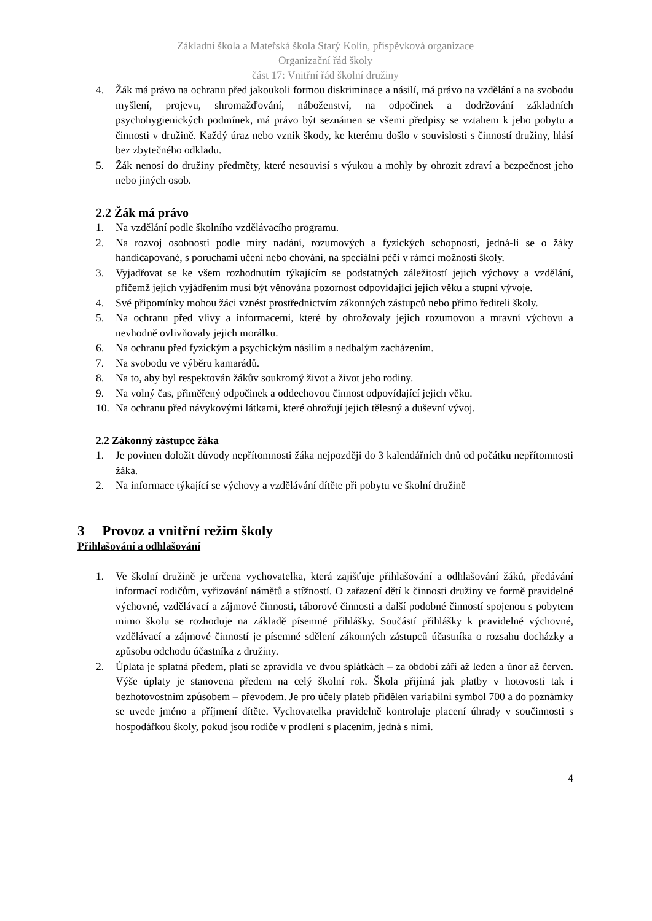Základní škola a Mateřská škola Starý Kolín, příspěvková organizace
Organizační řád školy
část 17: Vnitřní řád školní družiny
4. Žák má právo na ochranu před jakoukoli formou diskriminace a násilí, má právo na vzdělání a na svobodu myšlení, projevu, shromažďování, náboženství, na odpočinek a dodržování základních psychohygienických podmínek, má právo být seznámen se všemi předpisy se vztahem k jeho pobytu a činnosti v družině. Každý úraz nebo vznik škody, ke kterému došlo v souvislosti s činností družiny, hlásí bez zbytečného odkladu.
5. Žák nenosí do družiny předměty, které nesouvisí s výukou a mohly by ohrozit zdraví a bezpečnost jeho nebo jiných osob.
2.2 Žák má právo
1. Na vzdělání podle školního vzdělávacího programu.
2. Na rozvoj osobnosti podle míry nadání, rozumových a fyzických schopností, jedná-li se o žáky handicapované, s poruchami učení nebo chování, na speciální péči v rámci možností školy.
3. Vyjadřovat se ke všem rozhodnutím týkajícím se podstatných záležitostí jejich výchovy a vzdělání, přičemž jejich vyjádřením musí být věnována pozornost odpovídající jejich věku a stupni vývoje.
4. Své připomínky mohou žáci vznést prostřednictvím zákonných zástupců nebo přímo řediteli školy.
5. Na ochranu před vlivy a informacemi, které by ohrožovaly jejich rozumovou a mravní výchovu a nevhodně ovlivňovaly jejich morálku.
6. Na ochranu před fyzickým a psychickým násilím a nedbalým zacházením.
7. Na svobodu ve výběru kamarádů.
8. Na to, aby byl respektován žákův soukromý život a život jeho rodiny.
9. Na volný čas, přiměřený odpočinek a oddechovou činnost odpovídající jejich věku.
10. Na ochranu před návykovými látkami, které ohrožují jejich tělesný a duševní vývoj.
2.2 Zákonný zástupce žáka
1. Je povinen doložit důvody nepřítomnosti žáka nejpozději do 3 kalendářních dnů od počátku nepřítomnosti žáka.
2. Na informace týkající se výchovy a vzdělávání dítěte při pobytu ve školní družině
3 Provoz a vnitřní režim školy
Přihlašování a odhlašování
1. Ve školní družině je určena vychovatelka, která zajišťuje přihlašování a odhlašování žáků, předávání informací rodičům, vyřizování námětů a stížností. O zařazení dětí k činnosti družiny ve formě pravidelné výchovné, vzdělávací a zájmové činnosti, táborové činnosti a další podobné činností spojenou s pobytem mimo školu se rozhoduje na základě písemné přihlášky. Součástí přihlášky k pravidelné výchovné, vzdělávací a zájmové činností je písemné sdělení zákonných zástupců účastníka o rozsahu docházky a způsobu odchodu účastníka z družiny.
2. Úplata je splatná předem, platí se zpravidla ve dvou splátkách – za období září až leden a únor až červen. Výše úplaty je stanovena předem na celý školní rok. Škola přijímá jak platby v hotovosti tak i bezhotovostním způsobem – převodem. Je pro účely plateb přidělen variabilní symbol 700 a do poznámky se uvede jméno a příjmení dítěte. Vychovatelka pravidelně kontroluje placení úhrady v součinnosti s hospodářkou školy, pokud jsou rodiče v prodlení s placením, jedná s nimi.
4